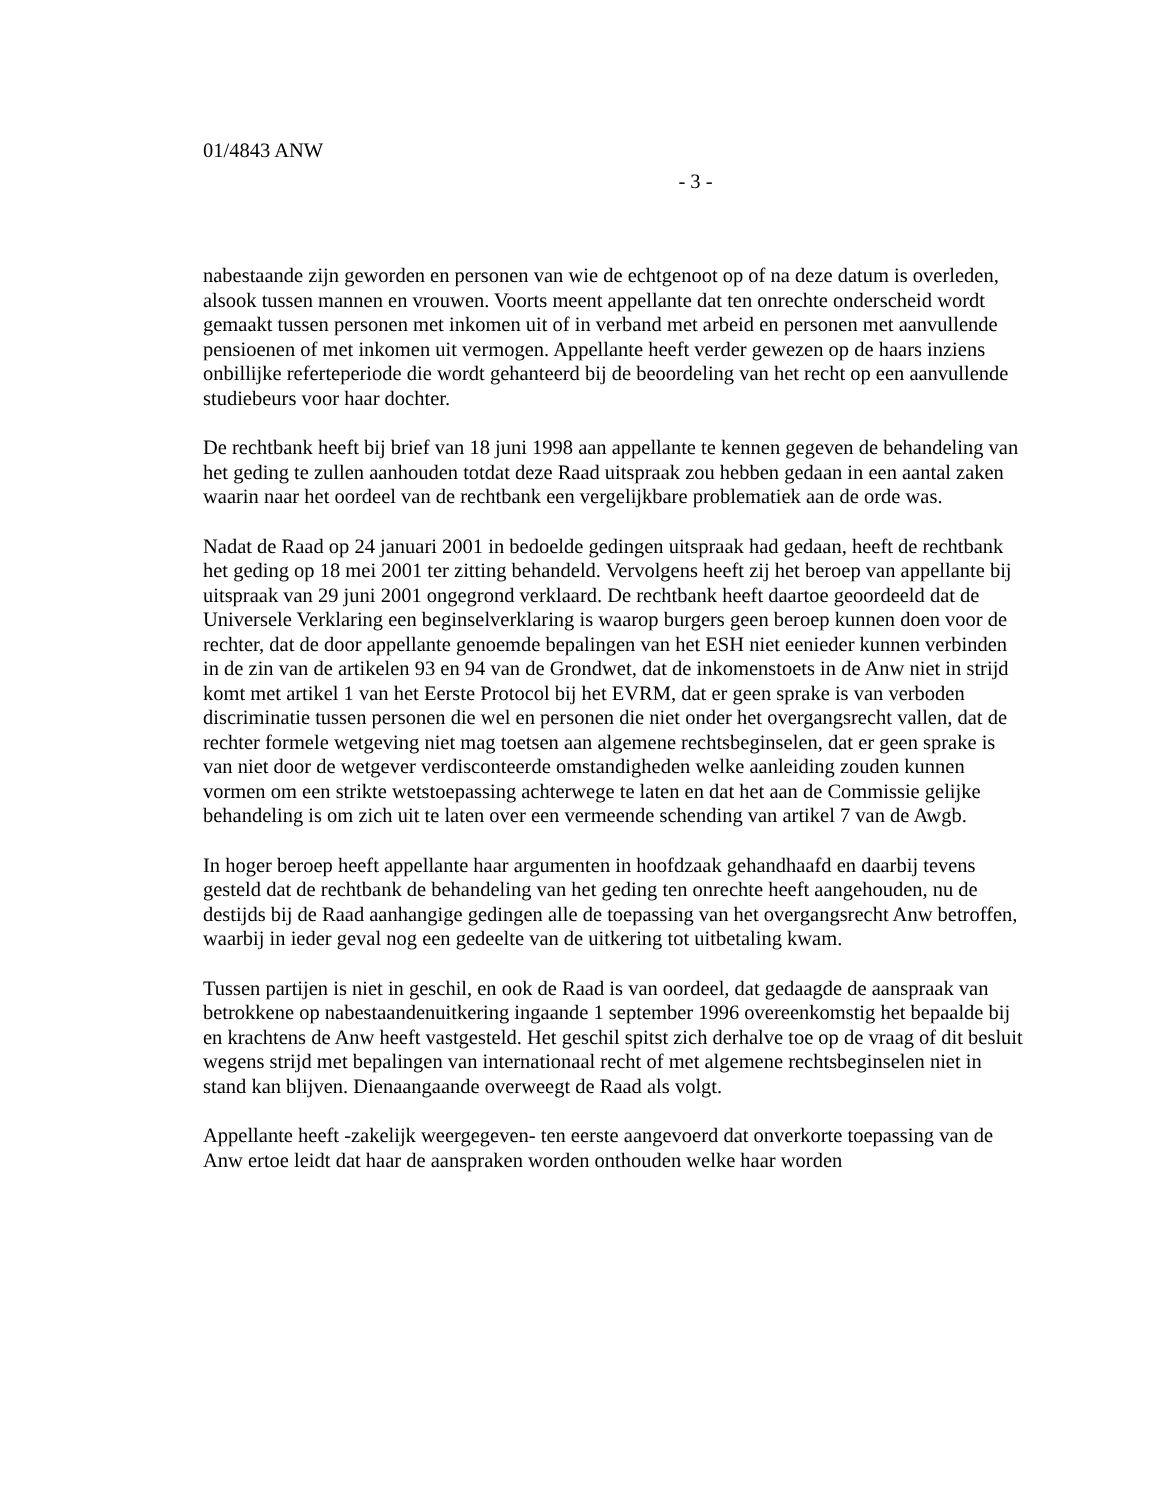01/4843 ANW
- 3 -
nabestaande zijn geworden en personen van wie de echtgenoot op of na deze datum is overleden, alsook tussen mannen en vrouwen. Voorts meent appellante dat ten onrechte onderscheid wordt gemaakt tussen personen met inkomen uit of in verband met arbeid en personen met aanvullende pensioenen of met inkomen uit vermogen. Appellante heeft verder gewezen op de haars inziens onbillijke referteperiode die wordt gehanteerd bij de beoordeling van het recht op een aanvullende studiebeurs voor haar dochter.
De rechtbank heeft bij brief van 18 juni 1998 aan appellante te kennen gegeven de behandeling van het geding te zullen aanhouden totdat deze Raad uitspraak zou hebben gedaan in een aantal zaken waarin naar het oordeel van de rechtbank een vergelijkbare problematiek aan de orde was.
Nadat de Raad op 24 januari 2001 in bedoelde gedingen uitspraak had gedaan, heeft de rechtbank het geding op 18 mei 2001 ter zitting behandeld. Vervolgens heeft zij het beroep van appellante bij uitspraak van 29 juni 2001 ongegrond verklaard. De rechtbank heeft daartoe geoordeeld dat de Universele Verklaring een beginselverklaring is waarop burgers geen beroep kunnen doen voor de rechter, dat de door appellante genoemde bepalingen van het ESH niet eenieder kunnen verbinden in de zin van de artikelen 93 en 94 van de Grondwet, dat de inkomenstoets in de Anw niet in strijd komt met artikel 1 van het Eerste Protocol bij het EVRM, dat er geen sprake is van verboden discriminatie tussen personen die wel en personen die niet onder het overgangsrecht vallen, dat de rechter formele wetgeving niet mag toetsen aan algemene rechtsbeginselen, dat er geen sprake is van niet door de wetgever verdisconteerde omstandigheden welke aanleiding zouden kunnen vormen om een strikte wetstoepassing achterwege te laten en dat het aan de Commissie gelijke behandeling is om zich uit te laten over een vermeende schending van artikel 7 van de Awgb.
In hoger beroep heeft appellante haar argumenten in hoofdzaak gehandhaafd en daarbij tevens gesteld dat de rechtbank de behandeling van het geding ten onrechte heeft aangehouden, nu de destijds bij de Raad aanhangige gedingen alle de toepassing van het overgangsrecht Anw betroffen, waarbij in ieder geval nog een gedeelte van de uitkering tot uitbetaling kwam.
Tussen partijen is niet in geschil, en ook de Raad is van oordeel, dat gedaagde de aanspraak van betrokkene op nabestaandenuitkering ingaande 1 september 1996 overeenkomstig het bepaalde bij en krachtens de Anw heeft vastgesteld. Het geschil spitst zich derhalve toe op de vraag of dit besluit wegens strijd met bepalingen van internationaal recht of met algemene rechtsbeginselen niet in stand kan blijven. Dienaangaande overweegt de Raad als volgt.
Appellante heeft -zakelijk weergegeven- ten eerste aangevoerd dat onverkorte toepassing van de Anw ertoe leidt dat haar de aanspraken worden onthouden welke haar worden